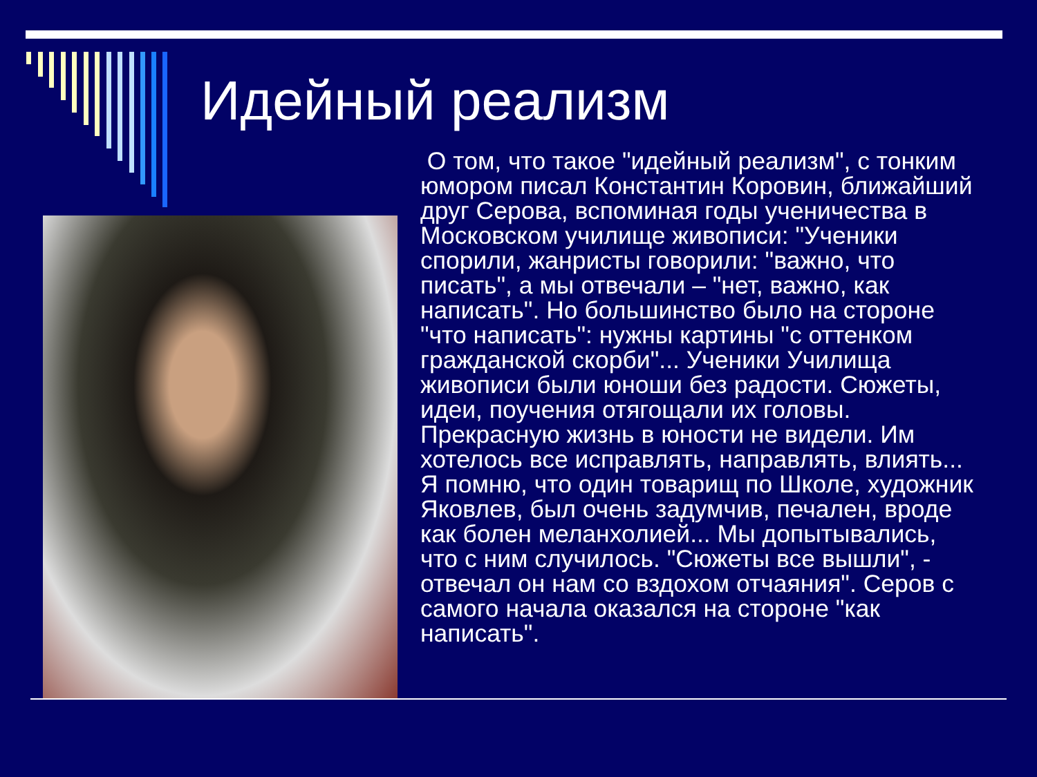Идейный реализм
О том, что такое "идейный реализм", с тонким юмором писал Константин Коровин, ближайший друг Серова, вспоминая годы ученичества в Московском училище живописи: "Ученики спорили, жанристы говорили: "важно, что писать", а мы отвечали – "нет, важно, как написать". Но большинство было на стороне "что написать": нужны картины "с оттенком гражданской скорби"... Ученики Училища живописи были юноши без радости. Сюжеты, идеи, поучения отягощали их головы. Прекрасную жизнь в юности не видели. Им хотелось все исправлять, направлять, влиять... Я помню, что один товарищ по Школе, художник Яковлев, был очень задумчив, печален, вроде как болен меланхолией... Мы допытывались, что с ним случилось. "Сюжеты все вышли", - отвечал он нам со вздохом отчаяния". Серов с самого начала оказался на стороне "как написать".